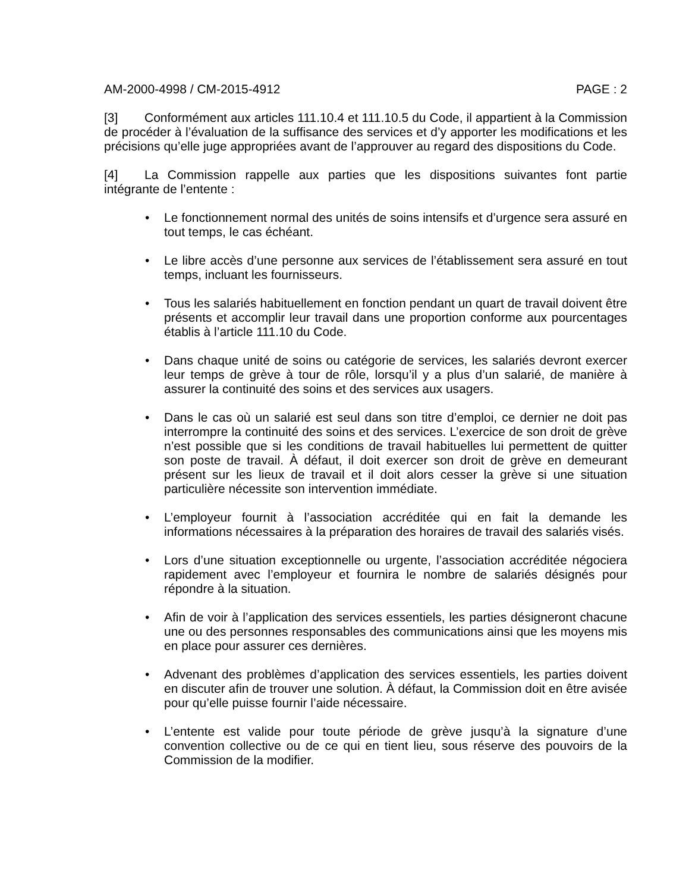AM-2000-4998 / CM-2015-4912 PAGE : 2
[3] Conformément aux articles 111.10.4 et 111.10.5 du Code, il appartient à la Commission de procéder à l’évaluation de la suffisance des services et d’y apporter les modifications et les précisions qu’elle juge appropriées avant de l’approuver au regard des dispositions du Code.
[4] La Commission rappelle aux parties que les dispositions suivantes font partie intégrante de l’entente :
• Le fonctionnement normal des unités de soins intensifs et d’urgence sera assuré en tout temps, le cas échéant.
• Le libre accès d’une personne aux services de l’établissement sera assuré en tout temps, incluant les fournisseurs.
• Tous les salariés habituellement en fonction pendant un quart de travail doivent être présents et accomplir leur travail dans une proportion conforme aux pourcentages établis à l’article 111.10 du Code.
• Dans chaque unité de soins ou catégorie de services, les salariés devront exercer leur temps de grève à tour de rôle, lorsqu’il y a plus d’un salarié, de manière à assurer la continuité des soins et des services aux usagers.
• Dans le cas où un salarié est seul dans son titre d’emploi, ce dernier ne doit pas interrompre la continuité des soins et des services. L’exercice de son droit de grève n’est possible que si les conditions de travail habituelles lui permettent de quitter son poste de travail. À défaut, il doit exercer son droit de grève en demeurant présent sur les lieux de travail et il doit alors cesser la grève si une situation particulière nécessite son intervention immédiate.
• L’employeur fournit à l’association accréditée qui en fait la demande les informations nécessaires à la préparation des horaires de travail des salariés visés.
• Lors d’une situation exceptionnelle ou urgente, l’association accréditée négociera rapidement avec l’employeur et fournira le nombre de salariés désignés pour répondre à la situation.
• Afin de voir à l’application des services essentiels, les parties désigneront chacune une ou des personnes responsables des communications ainsi que les moyens mis en place pour assurer ces dernières.
• Advenant des problèmes d’application des services essentiels, les parties doivent en discuter afin de trouver une solution. À défaut, la Commission doit en être avisée pour qu’elle puisse fournir l’aide nécessaire.
• L’entente est valide pour toute période de grève jusqu’à la signature d’une convention collective ou de ce qui en tient lieu, sous réserve des pouvoirs de la Commission de la modifier.